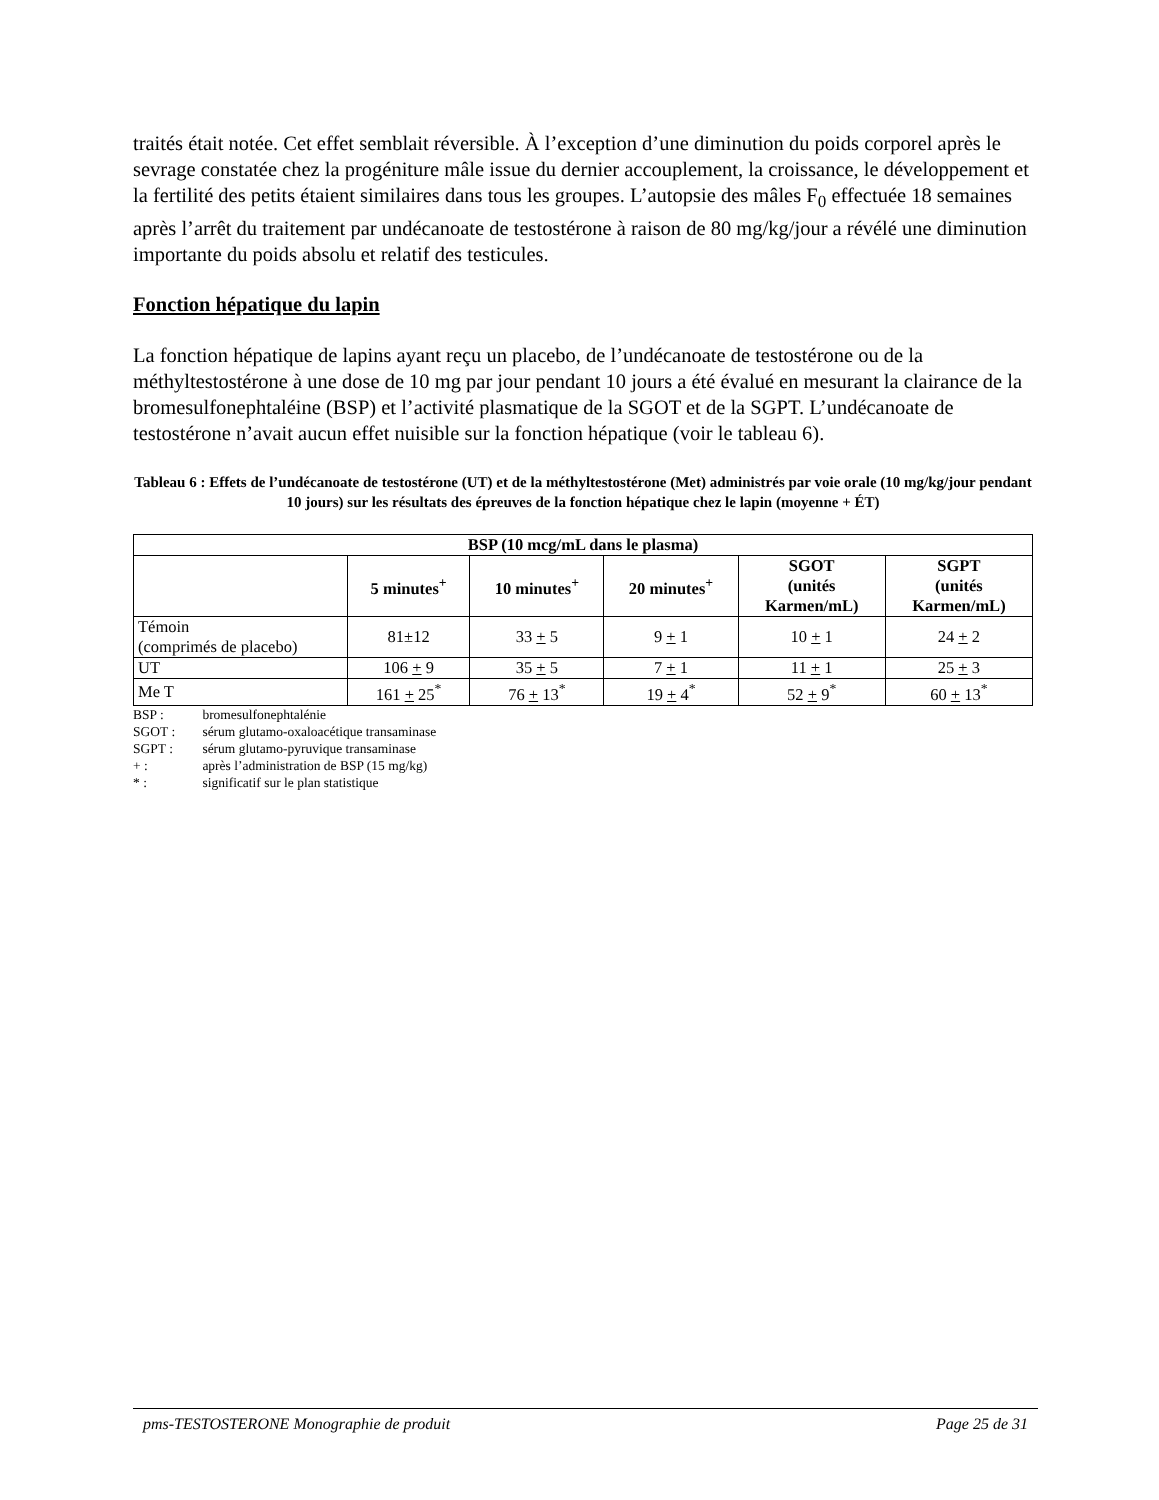traités était notée. Cet effet semblait réversible. À l’exception d’une diminution du poids corporel après le sevrage constatée chez la progéniture mâle issue du dernier accouplement, la croissance, le développement et la fertilité des petits étaient similaires dans tous les groupes. L’autopsie des mâles F<sub>0</sub> effectuée 18 semaines après l’arrêt du traitement par undécanoate de testostérone à raison de 80 mg/kg/jour a révélé une diminution importante du poids absolu et relatif des testicules.
Fonction hépatique du lapin
La fonction hépatique de lapins ayant reçu un placebo, de l’undécanoate de testostérone ou de la méthyltestostérone à une dose de 10 mg par jour pendant 10 jours a été évalué en mesurant la clairance de la bromesulfonephtaléine (BSP) et l’activité plasmatique de la SGOT et de la SGPT. L’undécanoate de testostérone n’avait aucun effet nuisible sur la fonction hépatique (voir le tableau 6).
Tableau 6 : Effets de l’undécanoate de testostérone (UT) et de la méthyltestostérone (Met) administrés par voie orale (10 mg/kg/jour pendant 10 jours) sur les résultats des épreuves de la fonction hépatique chez le lapin (moyenne + ÉT)
| BSP (10 mcg/mL dans le plasma) | | | | | |
| --- | --- | --- | --- | --- | --- |
| | 5 minutes<sup>+</sup> | 10 minutes<sup>+</sup> | 20 minutes<sup>+</sup> | SGOT (unités Karmen/mL) | SGPT (unités Karmen/mL) |
| Témoin (comprimés de placebo) | 81±12 | 33 + 5 | 9 + 1 | 10 + 1 | 24 + 2 |
| UT | 106 + 9 | 35 + 5 | 7 + 1 | 11 + 1 | 25 + 3 |
| Me T | 161 + 25<sup>*</sup> | 76 + 13<sup>*</sup> | 19 + 4<sup>*</sup> | 52 + 9<sup>*</sup> | 60 + 13<sup>*</sup> |
BSP : bromesulfonephtalénie
SGOT : sérum glutamo-oxaloacétique transaminase
SGPT : sérum glutamo-pyruvique transaminase
+ : après l’administration de BSP (15 mg/kg)
* : significatif sur le plan statistique
pms-TESTOSTERONE Monographie de produit Page 25 de 31